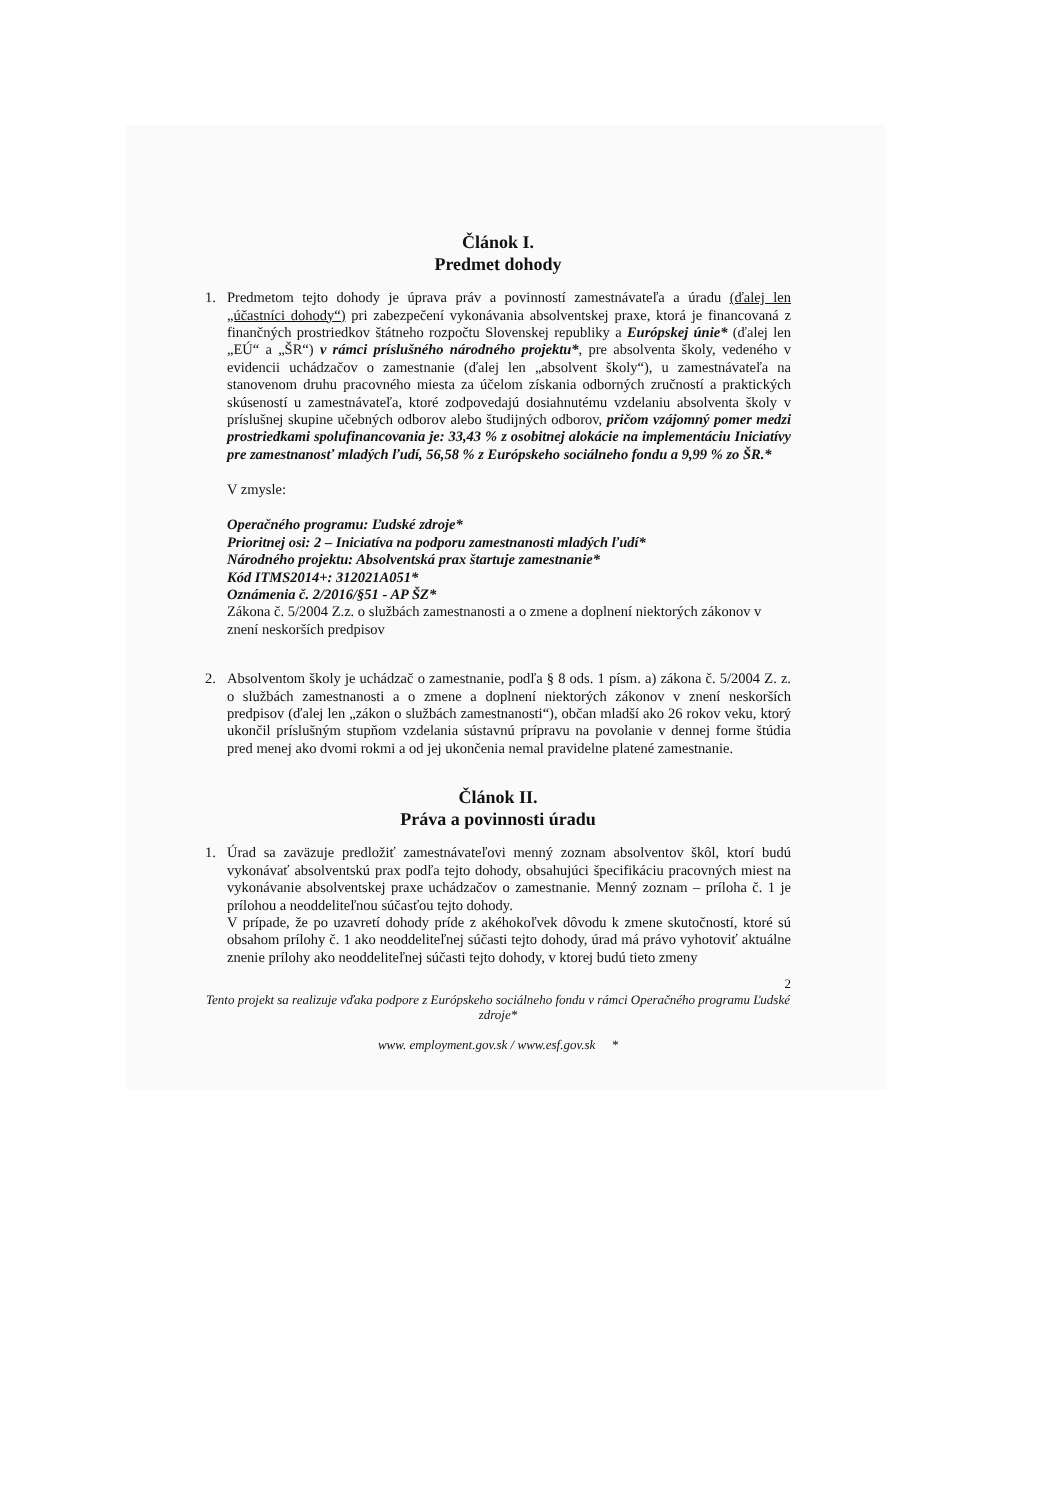Článok I.
Predmet dohody
1. Predmetom tejto dohody je úprava práv a povinností zamestnávateľa a úradu (ďalej len „účastníci dohody“) pri zabezpečení vykonávania absolventskej praxe, ktorá je financovaná z finančných prostriedkov štátneho rozpočtu Slovenskej republiky a Európskej únie* (ďalej len „EÚ“ a „ŠR“) v rámci príslušného národného projektu*, pre absolventa školy, vedeného v evidencii uchádzačov o zamestnanie (ďalej len „absolvent školy“), u zamestnávateľa na stanovenom druhu pracovného miesta za účelom získania odborných zručností a praktických skúseností u zamestnávateľa, ktoré zodpovedajú dosiahnutému vzdelaniu absolventa školy v príslušnej skupine učebných odborov alebo študijných odborov, pričom vzájomný pomer medzi prostriedkami spolufinancovania je: 33,43 % z osobitnej alokácie na implementáciu Iniciatívy pre zamestnanosť mladých ľudí, 56,58 % z Európskeho sociálneho fondu a 9,99 % zo ŠR.*
V zmysle:
Operačného programu: Ľudské zdroje*
Prioritnej osi: 2 – Iniciatíva na podporu zamestnanosti mladých ľudí*
Národného projektu: Absolventská prax štartuje zamestnanie*
Kód ITMS2014+: 312021A051*
Oznámenia č. 2/2016/§51 - AP ŠZ*
Zákona č. 5/2004 Z.z. o službách zamestnanosti a o zmene a doplnení niektorých zákonov v znení neskorších predpisov
2. Absolventom školy je uchádzač o zamestnanie, podľa § 8 ods. 1 písm. a) zákona č. 5/2004 Z. z. o službách zamestnanosti a o zmene a doplnení niektorých zákonov v znení neskorších predpisov (ďalej len „zákon o službách zamestnanosti“), občan mladší ako 26 rokov veku, ktorý ukončil príslušným stupňom vzdelania sústavnú prípravu na povolanie v dennej forme štúdia pred menej ako dvomi rokmi a od jej ukončenia nemal pravidelne platené zamestnanie.
Článok II.
Práva a povinnosti úradu
1. Úrad sa zaväzuje predložiť zamestnávateľovi menný zoznam absolventov škôl, ktorí budú vykonávať absolventskú prax podľa tejto dohody, obsahujúci špecifikáciu pracovných miest na vykonávanie absolventskej praxe uchádzačov o zamestnanie. Menný zoznam – príloha č. 1 je prílohou a neoddeliteľnou súčasťou tejto dohody.
V prípade, že po uzavretí dohody príde z akéhokoľvek dôvodu k zmene skutočností, ktoré sú obsahom prílohy č. 1 ako neoddeliteľnej súčasti tejto dohody, úrad má právo vyhotoviť aktuálne znenie prílohy ako neoddeliteľnej súčasti tejto dohody, v ktorej budú tieto zmeny
2
Tento projekt sa realizuje vďaka podpore z Európskeho sociálneho fondu v rámci Operačného programu Ľudské zdroje*
www. employment.gov.sk / www.esf.gov.sk *